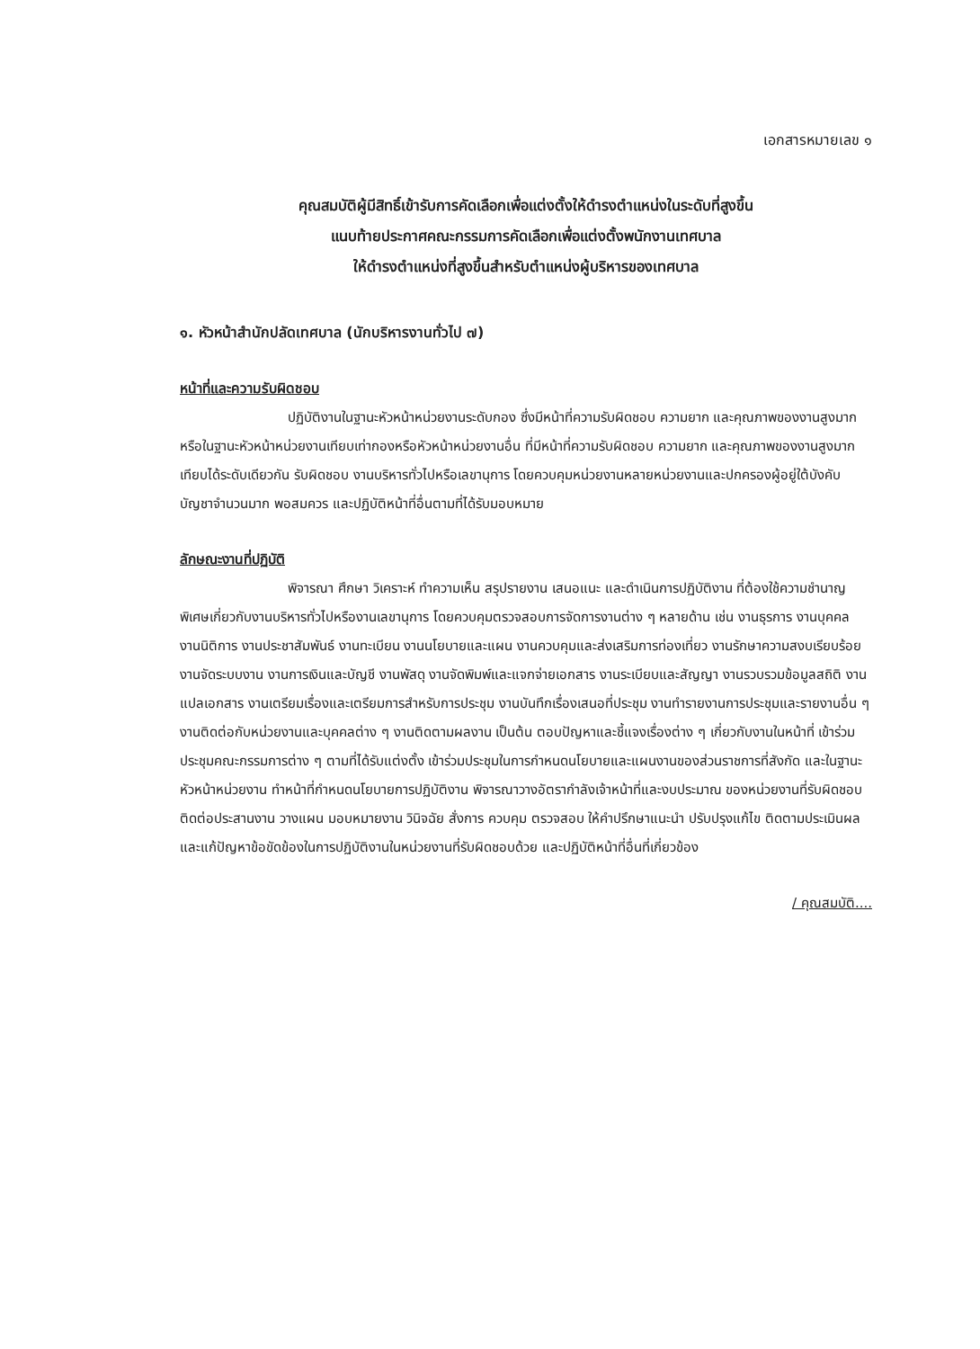เอกสารหมายเลข ๑
คุณสมบัติผู้มีสิทธิ์เข้ารับการคัดเลือกเพื่อแต่งตั้งให้ดำรงตำแหน่งในระดับที่สูงขึ้น
แนบท้ายประกาศคณะกรรมการคัดเลือกเพื่อแต่งตั้งพนักงานเทศบาล
ให้ดำรงตำแหน่งที่สูงขึ้นสำหรับตำแหน่งผู้บริหารของเทศบาล
๑. หัวหน้าสำนักปลัดเทศบาล (นักบริหารงานทั่วไป ๗)
หน้าที่และความรับผิดชอบ
ปฏิบัติงานในฐานะหัวหน้าหน่วยงานระดับกอง ซึ่งมีหน้าที่ความรับผิดชอบ ความยาก และคุณภาพของงานสูงมาก หรือในฐานะหัวหน้าหน่วยงานเทียบเท่ากองหรือหัวหน้าหน่วยงานอื่น ที่มีหน้าที่ความรับผิดชอบ ความยาก และคุณภาพของงานสูงมาก เทียบได้ระดับเดียวกัน รับผิดชอบ งานบริหารทั่วไปหรือเลขานุการ โดยควบคุมหน่วยงานหลายหน่วยงานและปกครองผู้อยู่ใต้บังคับบัญชาจำนวนมาก พอสมควร และปฏิบัติหน้าที่อื่นตามที่ได้รับมอบหมาย
ลักษณะงานที่ปฏิบัติ
พิจารณา ศึกษา วิเคราะห์ ทำความเห็น สรุปรายงาน เสนอแนะ และดำเนินการปฏิบัติงาน ที่ต้องใช้ความชำนาญพิเศษเกี่ยวกับงานบริหารทั่วไปหรืองานเลขานุการ โดยควบคุมตรวจสอบการจัดการงานต่าง ๆ หลายด้าน เช่น งานธุรการ งานบุคคล งานนิติการ งานประชาสัมพันธ์ งานทะเบียน งานนโยบายและแผน งานควบคุมและส่งเสริมการท่องเที่ยว งานรักษาความสงบเรียบร้อย งานจัดระบบงาน งานการเงินและบัญชี งานพัสดุ งานจัดพิมพ์และแจกจ่ายเอกสาร งานระเบียบและสัญญา งานรวบรวมข้อมูลสถิติ งานแปลเอกสาร งานเตรียมเรื่องและเตรียมการสำหรับการประชุม งานบันทึกเรื่องเสนอที่ประชุม งานทำรายงานการประชุมและรายงานอื่น ๆ งานติดต่อกับหน่วยงานและบุคคลต่าง ๆ งานติดตามผลงาน เป็นต้น ตอบปัญหาและชี้แจงเรื่องต่าง ๆ เกี่ยวกับงานในหน้าที่ เข้าร่วมประชุมคณะกรรมการต่าง ๆ ตามที่ได้รับแต่งตั้ง เข้าร่วมประชุมในการกำหนดนโยบายและแผนงานของส่วนราชการที่สังกัด และในฐานะหัวหน้าหน่วยงาน ทำหน้าที่กำหนดนโยบายการปฏิบัติงาน พิจารณาวางอัตรากำลังเจ้าหน้าที่และงบประมาณ ของหน่วยงานที่รับผิดชอบ ติดต่อประสานงาน วางแผน มอบหมายงาน วินิจฉัย สั่งการ ควบคุม ตรวจสอบ ให้คำปรึกษาแนะนำ ปรับปรุงแก้ไข ติดตามประเมินผล และแก้ปัญหาข้อขัดข้องในการปฏิบัติงานในหน่วยงานที่รับผิดชอบด้วย และปฏิบัติหน้าที่อื่นที่เกี่ยวข้อง
/ คุณสมบัติ....